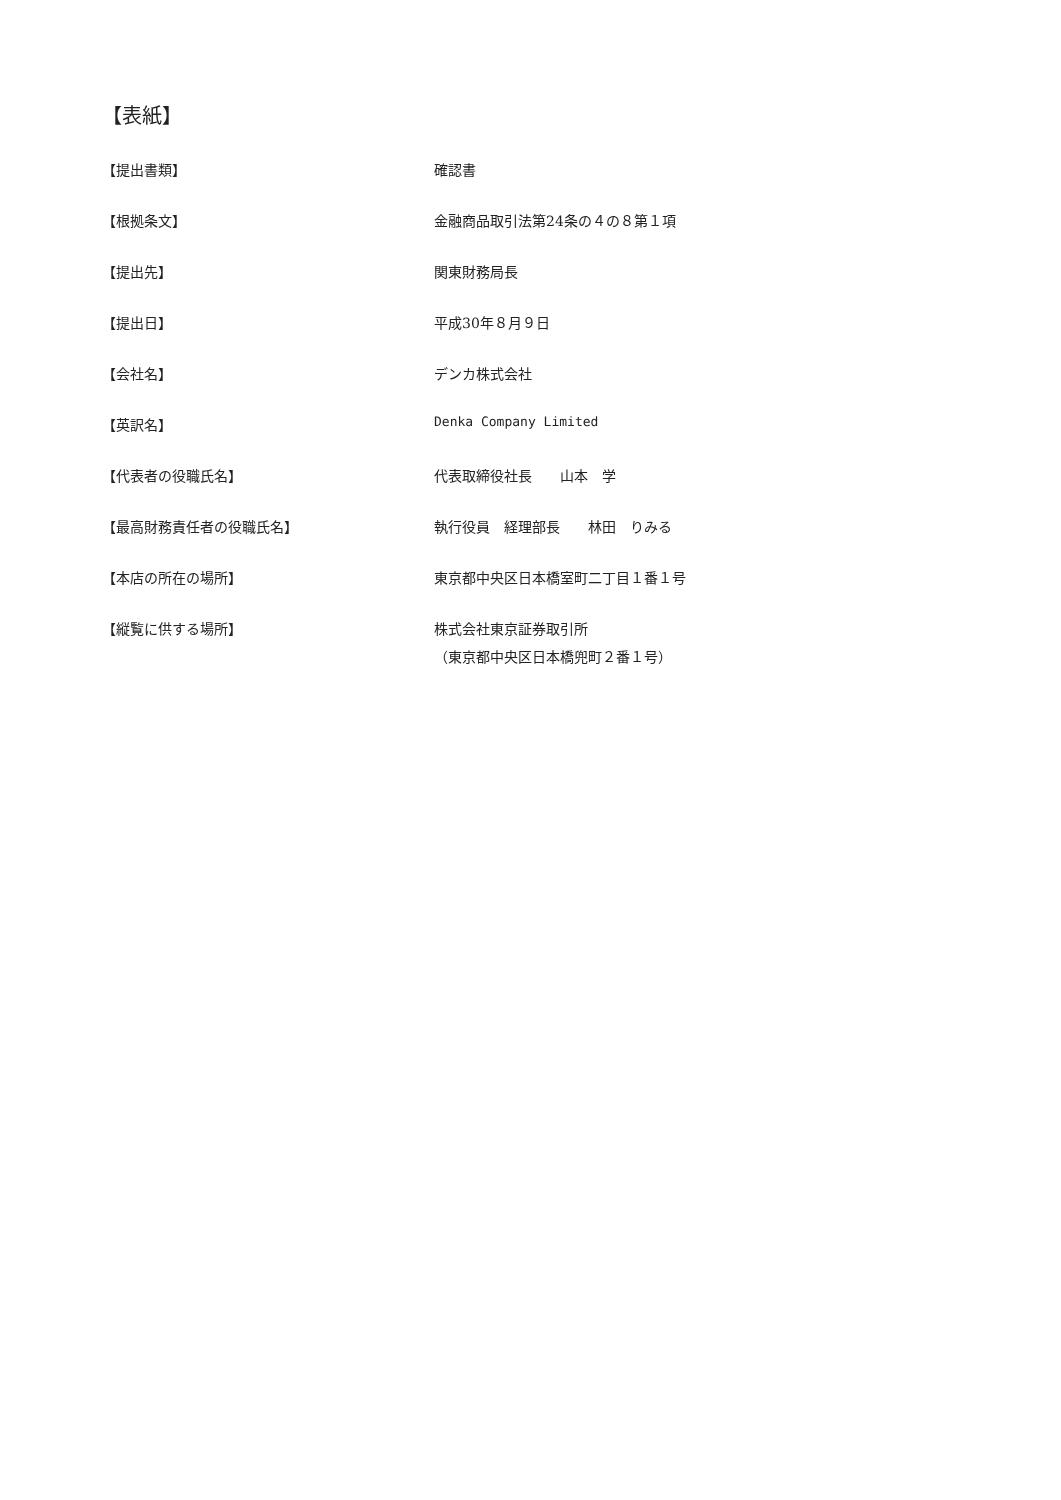【表紙】
| 【提出書類】 | 確認書 |
| 【根拠条文】 | 金融商品取引法第24条の４の８第１項 |
| 【提出先】 | 関東財務局長 |
| 【提出日】 | 平成30年８月９日 |
| 【会社名】 | デンカ株式会社 |
| 【英訳名】 | Denka Company Limited |
| 【代表者の役職氏名】 | 代表取締役社長 山本 学 |
| 【最高財務責任者の役職氏名】 | 執行役員 経理部長 林田 りみる |
| 【本店の所在の場所】 | 東京都中央区日本橋室町二丁目１番１号 |
| 【縦覧に供する場所】 | 株式会社東京証券取引所 （東京都中央区日本橋兜町２番１号） |